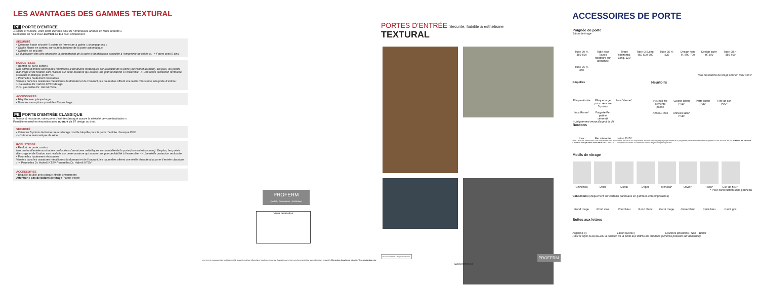LES AVANTAGES DES GAMMES TEXTURAL
PE PORTE D’ENTRÉE
« Solide et robuste, votre porte d’entrée pour de nombreuses années en toute sécurité »
Réalisable en neuf avec ouvrant de 118 droit uniquement.
SÉCURITÉ
• Crémone haute sécurité 6 points de fermeture à galets « champignons »
• Gâche filante en continu sur toute la hauteur de la porte automatique
• Cylindre de sécurité
La duplication des clés nécessite la présentation de la carte d’identification associée à l’empreinte de celles-ci. -> Fourni avec 5 clés.
ROBUSTESSE
• Renfort de porte continu
Nos portes d’entrée sont toutes renforcées d’armatures métalliques sur la totalité de la porte (ouvrant et dormant). De plus, les points d’ancrage et de fixation sont réalisés sur cette ossature qui assure une grande fiabilité à l’ensemble. -> Une réelle protection renforcée Ossature métallique profil PVC
• Paumelles hautement résistantes
Vissées dans les ossatures métalliques du dormant et de l’ouvrant, les paumelles offrent une réelle robustesse à la porte d’entrée :
1 Paumelles Dr. Hahn® KTEN design
2 Ou paumelles Dr. Hahn® Tube
ACCESSOIRES
• Béquille avec plaque large
• Nombreuses options possibles Plaque large
PE PORTE D’ENTRÉE CLASSIQUE
« Tenace & résistante, votre porte d’entrée classique assure la sérénité de votre habitation »
Possible en neuf et rénovation avec ouvrant de 97 design ou droit.
SÉCURITÉ
• Crémone 5 points de fermeture à relevage double béquille pour la porte d’entrée classique PVC
-> Crémone automatique de série.
ROBUSTESSE
• Renfort de porte continu
Nos portes d’entrée sont toutes renforcées d’armatures métalliques sur la totalité de la porte (ouvrant et dormant). De plus, les points d’ancrage et de fixation sont réalisés sur cette ossature qui assure une grande fiabilité à l’ensemble. -> Une réelle protection renforcée
• Paumelles hautement résistantes
Vissées dans les ossatures métalliques du dormant et de l’ouvrant, les paumelles offrent une réelle ténacité à la porte d’entrée classique : -> Paumelles Dr. Hahn® KTSV Paumelles Dr. Hahn® KTSV
ACCESSOIRES
• Béquille double avec plaque étroite uniquement
Attention : pas de bâtons de tirage Plaque étroite
PROFERM
Qualité • Performance • Esthétique
Votre revendeur
Les noms et marques cités sont la propriété respective de leur dépositaire. Les logos, insignes, illustrations et photos sont la propriété de leurs détenteurs respectifs. Extraction des photos interdite. Tous droits réservés.
PORTES D’ENTRÉE Sécurité, fiabilité & esthétisme
TEXTURAL
Menuiseries 100 % fabriquées en France
www.proferm.net
PROFERM
ACCESSOIRES DE PORTE
Poignée de porte
Bâton de tirage
Tube 09 H. 450-500 Tube droit Toutes hauteurs sur demande Tirant horizontal Long. 220 Tube 04 Long. 450-500-700 Tube 05 H. 425 Design rond H. 500-700 Design carré H. 500 Tube 08 H. 450-600 Tube 06 H. 350
Tous les bâtons de tirage sont en inox 316 i¹
Béquilles
Plaque étroite Plaque large pour crémone 5 points Inox Vienne* Inox Rome* Poignée Fer patiné cémenté
* Uniquement verrouillage à la clé
Boutons
Inox Fer cémenté Laiton PVD²
Heurtoirs
Heurtoir fer cémenté patiné Cloche laiton PVD² Porte laiton PVD² Tête de lion PVD² Anneau inox Anneau laiton PVD²
Note : tous ces accessoires sont compatibles avec les ouvrants de 118 ou alu uniquement. Seule la béquille plaque plaque étroite et la poignée fer patiné cémenté est envisageable sur les ouvrants de 97. Attention les couleurs Laiton ou PVD peuvent varier entre elle. ¹ Inox 316 i : excellente résistance à la corrosion ² PVD : Physical Vapor Deposition
Motifs de vitrage
Chinchilla
Delta
Listral
Dépoli
Mimosa*
Olivier*
Tissu*
Clef de fleur*
* Pour construction sans panneau
Cabochons (uniquement sur certains panneaux en gammes contemporaines)
Rond rouge Rond clair Rond bleu Rond blanc Carré rouge Carré blanc Carré bleu Carré gris
Boîtes aux lettres
Argent (F9) Laiton (Dorée) Couleurs possibles : Noir – Blanc
Pour le style SOLOBLOC la position de la boîte aux lettres est imposée (schéma possible sur demande).